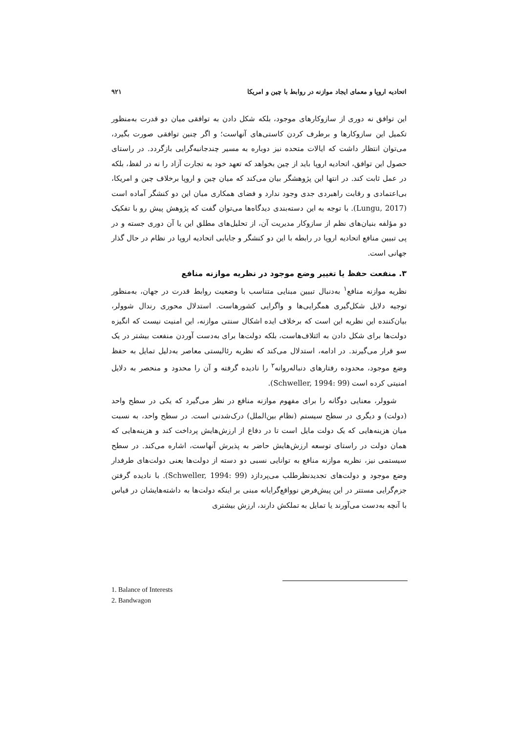اتحادیه اروپا و معمای ایجاد موازنه در روابط با چین و امریکا ۹۲۱
این توافق نه دوری از سازوکارهای موجود، بلکه شکل دادن به توافقی میان دو قدرت به‌منظور تکمیل این سازوکارها و برطرف کردن کاستی‌های آنهاست؛ و اگر چنین توافقی صورت بگیرد، می‌توان انتظار داشت که ایالات متحده نیز دوباره به مسیر چندجانبه‌گرایی بازگردد. در راستای حصول این توافق، اتحادیه اروپا باید از چین بخواهد که تعهد خود به تجارت آزاد را نه در لفظ، بلکه در عمل ثابت کند. در انتها این پژوهشگر بیان می‌کند که میان چین و اروپا برخلاف چین و امریکا، بی‌اعتمادی و رقابت راهبردی جدی وجود ندارد و فضای همکاری میان این دو کنشگر آماده است (Lungu, 2017). با توجه به این دسته‌بندی دیدگاه‌ها می‌توان گفت که پژوهش پیش رو با تفکیک دو مؤلفه بنیان‌های نظم از سازوکار مدیریت آن، از تحلیل‌های مطلق این یا آن دوری جسته و در پی تبیین منافع اتحادیه اروپا در رابطه با این دو کنشگر و جایابی اتحادیه اروپا در نظام در حال گذار جهانی است.
۳. منفعت حفظ یا تغییر وضع موجود در نظریه موازنه منافع
نظریه موازنه منافع<sup>۱</sup> به‌دنبال تبیین مبنایی متناسب با وضعیت روابط قدرت در جهان، به‌منظور توجیه دلایل شکل‌گیری همگرایی‌ها و واگرایی کشورهاست. استدلال محوری رندال شوولر، بیان‌کننده این نظریه این است که برخلاف ایده اشکال سنتی موازنه، این امنیت نیست که انگیزه دولت‌ها برای شکل دادن به ائتلاف‌هاست، بلکه دولت‌ها برای به‌دست آوردن منفعت بیشتر در یک سو قرار می‌گیرند. در ادامه، استدلال می‌کند که نظریه رئالیستی معاصر به‌دلیل تمایل به حفظ وضع موجود، محدوده رفتارهای دنباله‌روانه<sup>۲</sup> را نادیده گرفته و آن را محدود و منحصر به دلایل امنیتی کرده است (Schweller, 1994: 99).
شوولر، معنایی دوگانه را برای مفهوم موازنه منافع در نظر می‌گیرد که یکی در سطح واحد (دولت) و دیگری در سطح سیستم (نظام بین‌الملل) درک‌شدنی است. در سطح واحد، به نسبت میان هزینه‌هایی که یک دولت مایل است تا در دفاع از ارزش‌هایش پرداخت کند و هزینه‌هایی که همان دولت در راستای توسعه ارزش‌هایش حاضر به پذیرش آنهاست، اشاره می‌کند. در سطح سیستمی نیز، نظریه موازنه منافع به توانایی نسبی دو دسته از دولت‌ها یعنی دولت‌های طرفدار وضع موجود و دولت‌های تجدیدنظرطلب می‌پردازد (Schweller, 1994: 99). با نادیده گرفتن جزم‌گرایی مستتر در این پیش‌فرض نوواقع‌گرایانه مبنی بر اینکه دولت‌ها به داشته‌هایشان در قیاس با آنچه به‌دست می‌آورند یا تمایل به تملکش دارند، ارزش بیشتری
1. Balance of Interests
2. Bandwagon